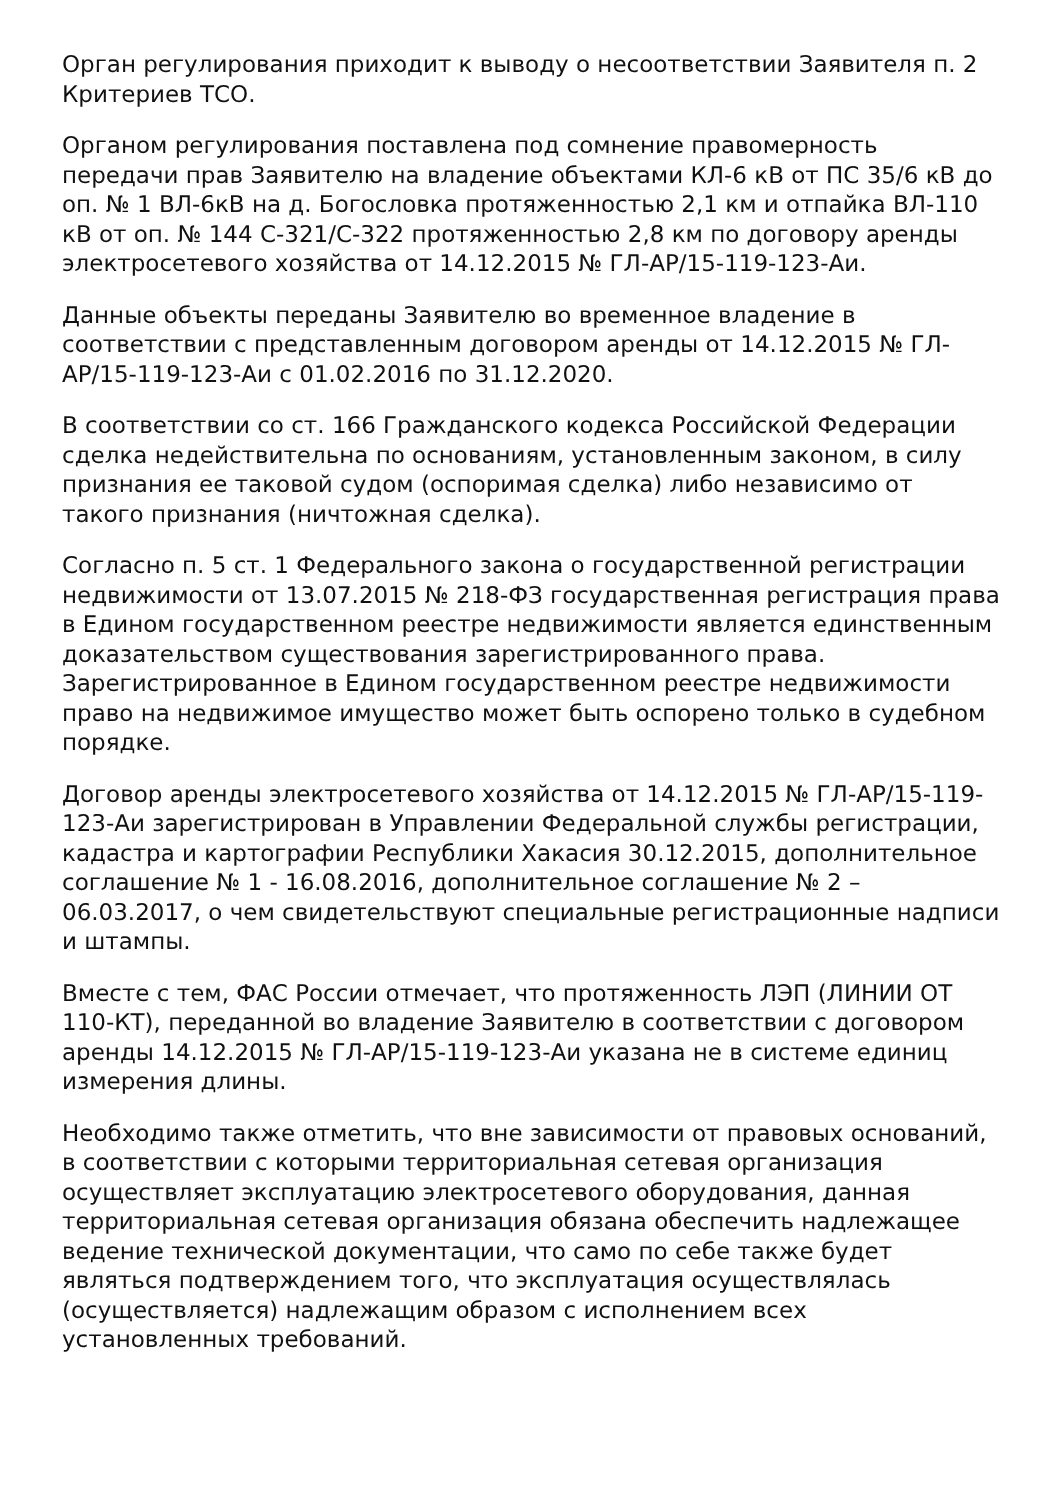Орган регулирования приходит к выводу о несоответствии Заявителя п. 2 Критериев ТСО.
Органом регулирования поставлена под сомнение правомерность передачи прав Заявителю на владение объектами КЛ-6 кВ от ПС 35/6 кВ до оп. № 1 ВЛ-6кВ на д. Богословка протяженностью 2,1 км и отпайка ВЛ-110 кВ от оп. № 144 С-321/С-322 протяженностью 2,8 км по договору аренды электросетевого хозяйства от 14.12.2015 № ГЛ-АР/15-119-123-Аи.
Данные объекты переданы Заявителю во временное владение в соответствии с представленным договором аренды от 14.12.2015 № ГЛ-АР/15-119-123-Аи с 01.02.2016 по 31.12.2020.
В соответствии со ст. 166 Гражданского кодекса Российской Федерации сделка недействительна по основаниям, установленным законом, в силу признания ее таковой судом (оспоримая сделка) либо независимо от такого признания (ничтожная сделка).
Согласно п. 5 ст. 1 Федерального закона о государственной регистрации недвижимости от 13.07.2015 № 218-ФЗ государственная регистрация права в Едином государственном реестре недвижимости является единственным доказательством существования зарегистрированного права. Зарегистрированное в Едином государственном реестре недвижимости право на недвижимое имущество может быть оспорено только в судебном порядке.
Договор аренды электросетевого хозяйства от 14.12.2015 № ГЛ-АР/15-119-123-Аи зарегистрирован в Управлении Федеральной службы регистрации, кадастра и картографии Республики Хакасия 30.12.2015, дополнительное соглашение № 1 - 16.08.2016, дополнительное соглашение № 2 – 06.03.2017, о чем свидетельствуют специальные регистрационные надписи и штампы.
Вместе с тем, ФАС России отмечает, что протяженность ЛЭП (ЛИНИИ ОТ 110-КТ), переданной во владение Заявителю в соответствии с договором аренды 14.12.2015 № ГЛ-АР/15-119-123-Аи указана не в системе единиц измерения длины.
Необходимо также отметить, что вне зависимости от правовых оснований, в соответствии с которыми территориальная сетевая организация осуществляет эксплуатацию электросетевого оборудования, данная территориальная сетевая организация обязана обеспечить надлежащее ведение технической документации, что само по себе также будет являться подтверждением того, что эксплуатация осуществлялась (осуществляется) надлежащим образом с исполнением всех установленных требований.